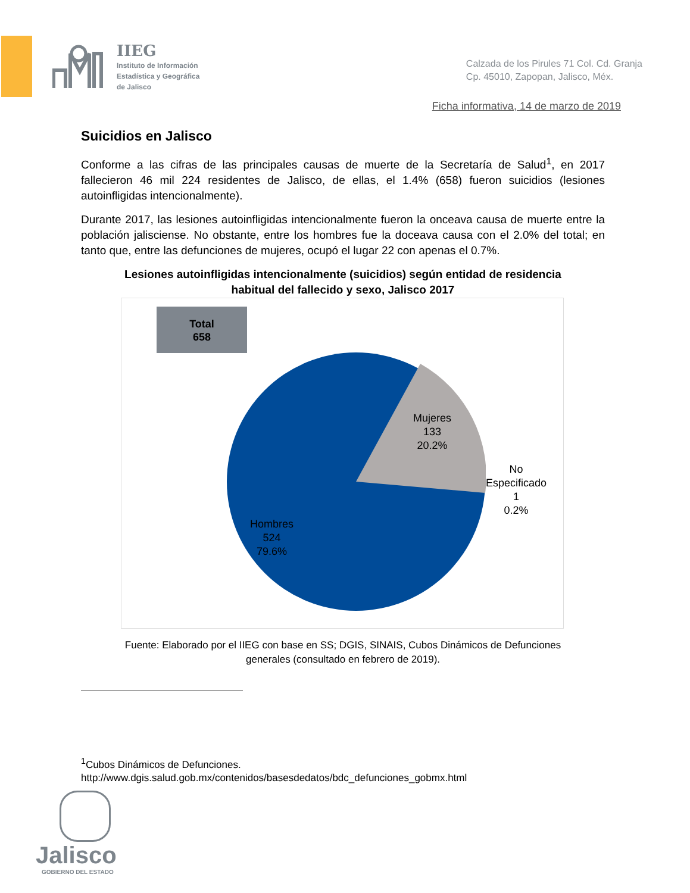IIEG
Instituto de Información
Estadística y Geográfica
de Jalisco
Calzada de los Pirules 71 Col. Cd. Granja
Cp. 45010, Zapopan, Jalisco, Méx.
Ficha informativa, 14 de marzo de 2019
Suicidios en Jalisco
Conforme a las cifras de las principales causas de muerte de la Secretaría de Salud<sup>1</sup>, en 2017 fallecieron 46 mil 224 residentes de Jalisco, de ellas, el 1.4% (658) fueron suicidios (lesiones autoinfligidas intencionalmente).
Durante 2017, las lesiones autoinfligidas intencionalmente fueron la onceava causa de muerte entre la población jalisciense. No obstante, entre los hombres fue la doceava causa con el 2.0% del total; en tanto que, entre las defunciones de mujeres, ocupó el lugar 22 con apenas el 0.7%.
Lesiones autoinfligidas intencionalmente (suicidios) según entidad de residencia
habitual del fallecido y sexo, Jalisco 2017
Total
658
Mujeres
133
20.2%
No
Especificado
1
0.2%
Hombres
524
79.6%
Fuente: Elaborado por el IIEG con base en SS; DGIS, SINAIS, Cubos Dinámicos de Defunciones
generales (consultado en febrero de 2019).
<sup>1</sup> Cubos Dinámicos de Defunciones.
http://www.dgis.salud.gob.mx/contenidos/basesdedatos/bdc_defunciones_gobmx.html
Jalisco
GOBIERNO DEL ESTADO